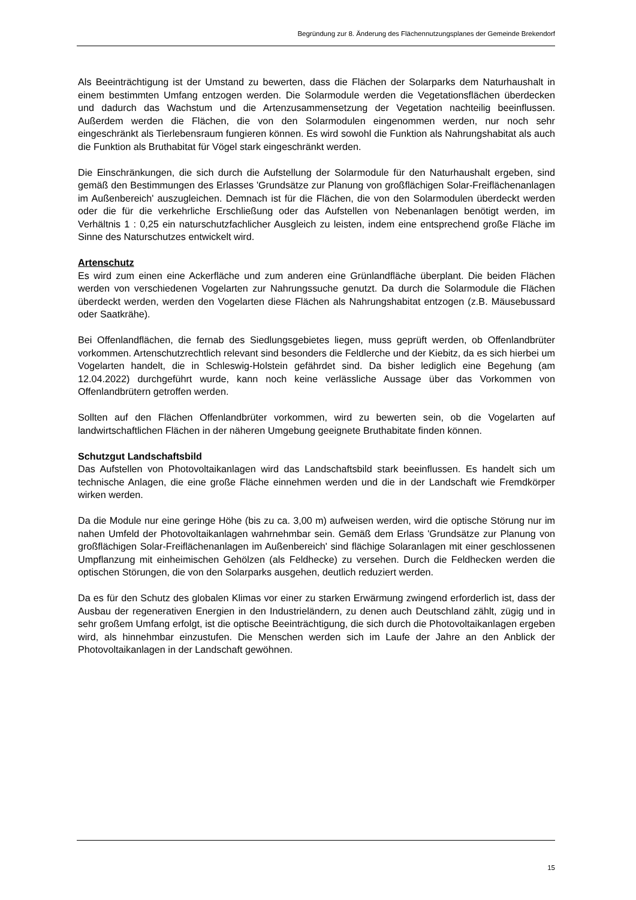Begründung zur 8. Änderung des Flächennutzungsplanes der Gemeinde Brekendorf
Als Beeinträchtigung ist der Umstand zu bewerten, dass die Flächen der Solarparks dem Naturhaushalt in einem bestimmten Umfang entzogen werden. Die Solarmodule werden die Vegetationsflächen überdecken und dadurch das Wachstum und die Artenzusammensetzung der Vegetation nachteilig beeinflussen. Außerdem werden die Flächen, die von den Solarmodulen eingenommen werden, nur noch sehr eingeschränkt als Tierlebensraum fungieren können. Es wird sowohl die Funktion als Nahrungshabitat als auch die Funktion als Bruthabitat für Vögel stark eingeschränkt werden.
Die Einschränkungen, die sich durch die Aufstellung der Solarmodule für den Naturhaushalt ergeben, sind gemäß den Bestimmungen des Erlasses 'Grundsätze zur Planung von großflächigen Solar-Freiflächenanlagen im Außenbereich' auszugleichen. Demnach ist für die Flächen, die von den Solarmodulen überdeckt werden oder die für die verkehrliche Erschließung oder das Aufstellen von Nebenanlagen benötigt werden, im Verhältnis 1 : 0,25 ein naturschutzfachlicher Ausgleich zu leisten, indem eine entsprechend große Fläche im Sinne des Naturschutzes entwickelt wird.
Artenschutz
Es wird zum einen eine Ackerfläche und zum anderen eine Grünlandfläche überplant. Die beiden Flächen werden von verschiedenen Vogelarten zur Nahrungssuche genutzt. Da durch die Solarmodule die Flächen überdeckt werden, werden den Vogelarten diese Flächen als Nahrungshabitat entzogen (z.B. Mäusebussard oder Saatkrähe).
Bei Offenlandflächen, die fernab des Siedlungsgebietes liegen, muss geprüft werden, ob Offenlandbrüter vorkommen. Artenschutzrechtlich relevant sind besonders die Feldlerche und der Kiebitz, da es sich hierbei um Vogelarten handelt, die in Schleswig-Holstein gefährdet sind. Da bisher lediglich eine Begehung (am 12.04.2022) durchgeführt wurde, kann noch keine verlässliche Aussage über das Vorkommen von Offenlandbrütern getroffen werden.
Sollten auf den Flächen Offenlandbrüter vorkommen, wird zu bewerten sein, ob die Vogelarten auf landwirtschaftlichen Flächen in der näheren Umgebung geeignete Bruthabitate finden können.
Schutzgut Landschaftsbild
Das Aufstellen von Photovoltaikanlagen wird das Landschaftsbild stark beeinflussen. Es handelt sich um technische Anlagen, die eine große Fläche einnehmen werden und die in der Landschaft wie Fremdkörper wirken werden.
Da die Module nur eine geringe Höhe (bis zu ca. 3,00 m) aufweisen werden, wird die optische Störung nur im nahen Umfeld der Photovoltaikanlagen wahrnehmbar sein. Gemäß dem Erlass 'Grundsätze zur Planung von großflächigen Solar-Freiflächenanlagen im Außenbereich' sind flächige Solaranlagen mit einer geschlossenen Umpflanzung mit einheimischen Gehölzen (als Feldhecke) zu versehen. Durch die Feldhecken werden die optischen Störungen, die von den Solarparks ausgehen, deutlich reduziert werden.
Da es für den Schutz des globalen Klimas vor einer zu starken Erwärmung zwingend erforderlich ist, dass der Ausbau der regenerativen Energien in den Industrieländern, zu denen auch Deutschland zählt, zügig und in sehr großem Umfang erfolgt, ist die optische Beeinträchtigung, die sich durch die Photovoltaikanlagen ergeben wird, als hinnehmbar einzustufen. Die Menschen werden sich im Laufe der Jahre an den Anblick der Photovoltaikanlagen in der Landschaft gewöhnen.
15